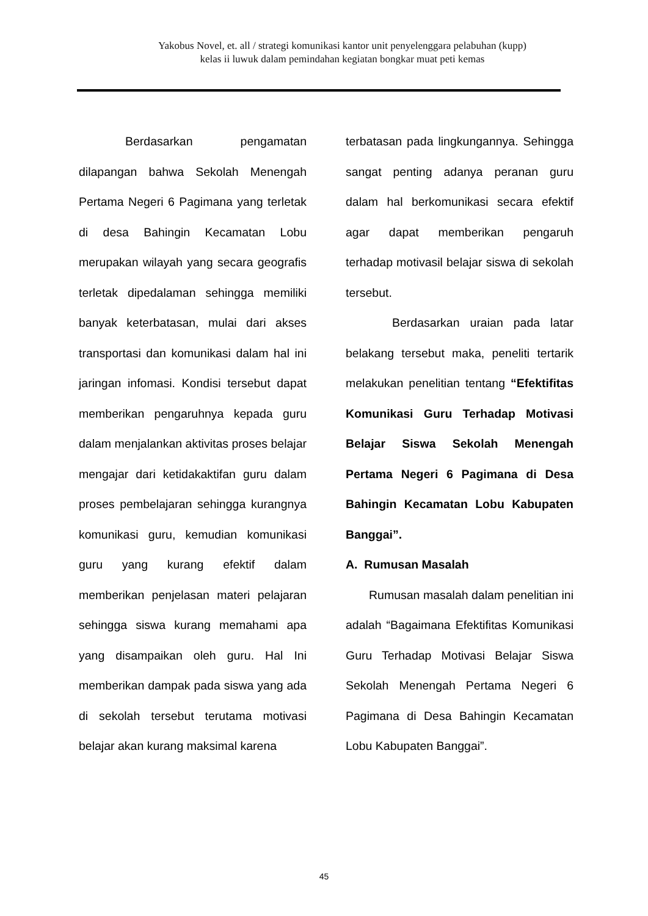Yakobus Novel, et. all / strategi komunikasi kantor unit penyelenggara pelabuhan (kupp)
kelas ii luwuk dalam pemindahan kegiatan bongkar muat peti kemas
Berdasarkan pengamatan dilapangan bahwa Sekolah Menengah Pertama Negeri 6 Pagimana yang terletak di desa Bahingin Kecamatan Lobu merupakan wilayah yang secara geografis terletak dipedalaman sehingga memiliki banyak keterbatasan, mulai dari akses transportasi dan komunikasi dalam hal ini jaringan infomasi. Kondisi tersebut dapat memberikan pengaruhnya kepada guru dalam menjalankan aktivitas proses belajar mengajar dari ketidakaktifan guru dalam proses pembelajaran sehingga kurangnya komunikasi guru, kemudian komunikasi guru yang kurang efektif dalam memberikan penjelasan materi pelajaran sehingga siswa kurang memahami apa yang disampaikan oleh guru. Hal Ini memberikan dampak pada siswa yang ada di sekolah tersebut terutama motivasi belajar akan kurang maksimal karena
terbatasan pada lingkungannya. Sehingga sangat penting adanya peranan guru dalam hal berkomunikasi secara efektif agar dapat memberikan pengaruh terhadap motivasil belajar siswa di sekolah tersebut.
Berdasarkan uraian pada latar belakang tersebut maka, peneliti tertarik melakukan penelitian tentang “Efektifitas Komunikasi Guru Terhadap Motivasi Belajar Siswa Sekolah Menengah Pertama Negeri 6 Pagimana di Desa Bahingin Kecamatan Lobu Kabupaten Banggai”.
A. Rumusan Masalah
Rumusan masalah dalam penelitian ini adalah “Bagaimana Efektifitas Komunikasi Guru Terhadap Motivasi Belajar Siswa Sekolah Menengah Pertama Negeri 6 Pagimana di Desa Bahingin Kecamatan Lobu Kabupaten Banggai”.
45